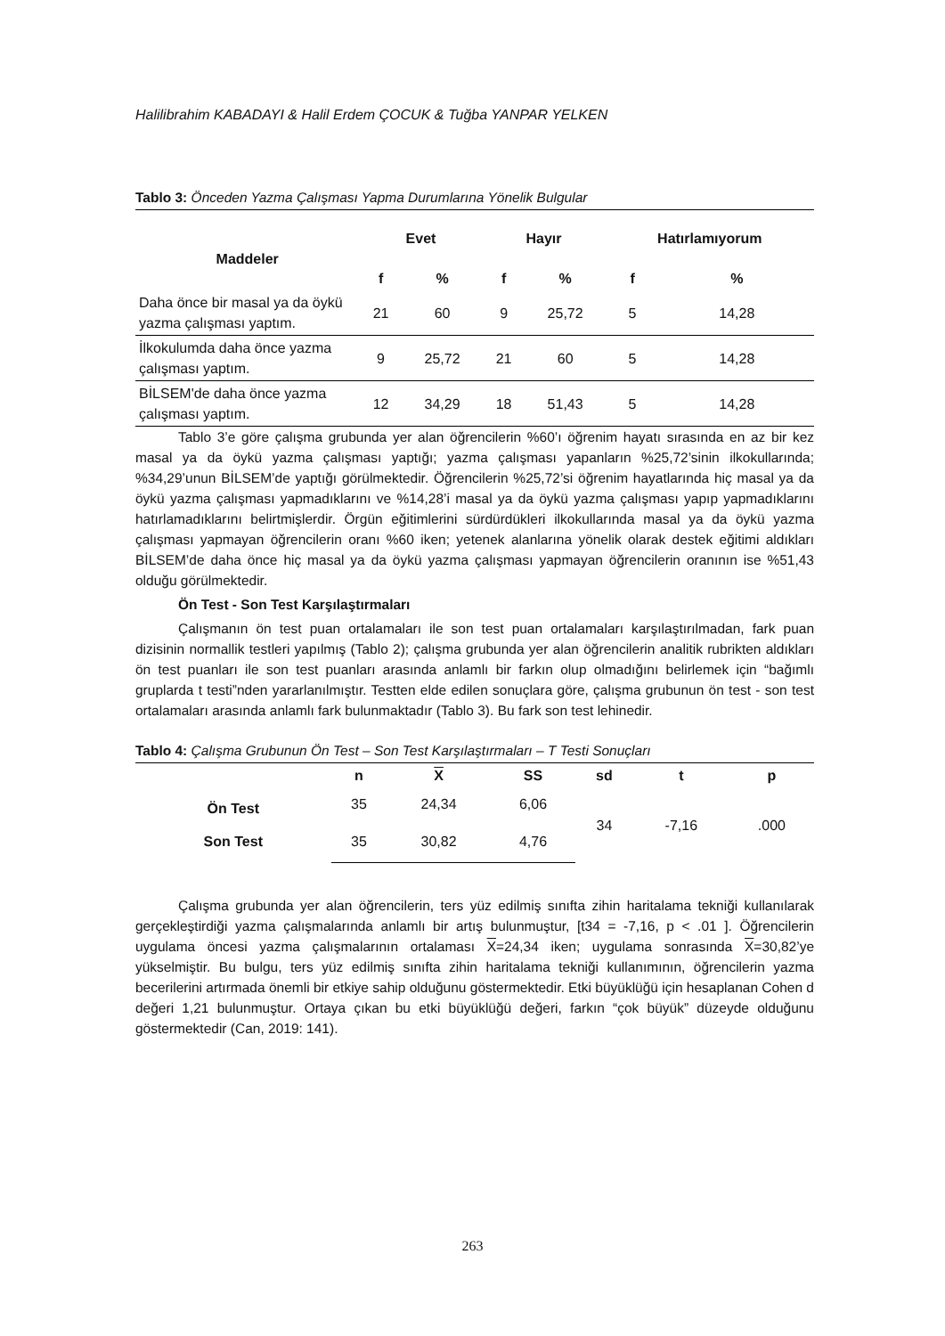Halilibrahim KABADAYI & Halil Erdem ÇOCUK & Tuğba YANPAR YELKEN
Tablo 3: Önceden Yazma Çalışması Yapma Durumlarına Yönelik Bulgular
| Maddeler | Evet | | Hayır | | Hatırlamıyorum | |
| --- | --- | --- | --- | --- | --- | --- |
| | f | % | f | % | f | % |
| Daha önce bir masal ya da öykü yazma çalışması yaptım. | 21 | 60 | 9 | 25,72 | 5 | 14,28 |
| İlkokulumda daha önce yazma çalışması yaptım. | 9 | 25,72 | 21 | 60 | 5 | 14,28 |
| BİLSEM'de daha önce yazma çalışması yaptım. | 12 | 34,29 | 18 | 51,43 | 5 | 14,28 |
Tablo 3’e göre çalışma grubunda yer alan öğrencilerin %60’ı öğrenim hayatı sırasında en az bir kez masal ya da öykü yazma çalışması yaptığı; yazma çalışması yapanların %25,72’sinin ilkokullarında; %34,29’unun BİLSEM’de yaptığı görülmektedir. Öğrencilerin %25,72’si öğrenim hayatlarında hiç masal ya da öykü yazma çalışması yapmadıklarını ve %14,28’i masal ya da öykü yazma çalışması yapıp yapmadıklarını hatırlamadıklarını belirtmişlerdir. Örgün eğitimlerini sürdürdükleri ilkokullarında masal ya da öykü yazma çalışması yapmayan öğrencilerin oranı %60 iken; yetenek alanlarına yönelik olarak destek eğitimi aldıkları BİLSEM’de daha önce hiç masal ya da öykü yazma çalışması yapmayan öğrencilerin oranının ise %51,43 olduğu görülmektedir.
Ön Test - Son Test Karşılaştırmaları
Çalışmanın ön test puan ortalamaları ile son test puan ortalamaları karşılaştırılmadan, fark puan dizisinin normallik testleri yapılmış (Tablo 2); çalışma grubunda yer alan öğrencilerin analitik rubrikten aldıkları ön test puanları ile son test puanları arasında anlamlı bir farkın olup olmadığını belirlemek için “bağımlı gruplarda t testi”nden yararlanılmıştır. Testten elde edilen sonuçlara göre, çalışma grubunun ön test - son test ortalamaları arasında anlamlı fark bulunmaktadır (Tablo 3). Bu fark son test lehinedir.
Tablo 4: Çalışma Grubunun Ön Test – Son Test Karşılaştırmaları – T Testi Sonuçları
| | n | X | SS | sd | t | p |
| --- | --- | --- | --- | --- | --- | --- |
| Ön Test | 35 | 24,34 | 6,06 | 34 | -7,16 | .000 |
| Son Test | 35 | 30,82 | 4,76 | | | |
Çalışma grubunda yer alan öğrencilerin, ters yüz edilmiş sınıfta zihin haritalama tekniği kullanılarak gerçekleştirdiği yazma çalışmalarında anlamlı bir artış bulunmuştur, [t34 = -7,16, p < .01 ]. Öğrencilerin uygulama öncesi yazma çalışmalarının ortalaması X=24,34 iken; uygulama sonrasında X=30,82’ye yükselmiştir. Bu bulgu, ters yüz edilmiş sınıfta zihin haritalama tekniği kullanımının, öğrencilerin yazma becerilerini artırmada önemli bir etkiye sahip olduğunu göstermektedir. Etki büyüklüğü için hesaplanan Cohen d değeri 1,21 bulunmuştur. Ortaya çıkan bu etki büyüklüğü değeri, farkın “çok büyük” düzeyde olduğunu göstermektedir (Can, 2019: 141).
263